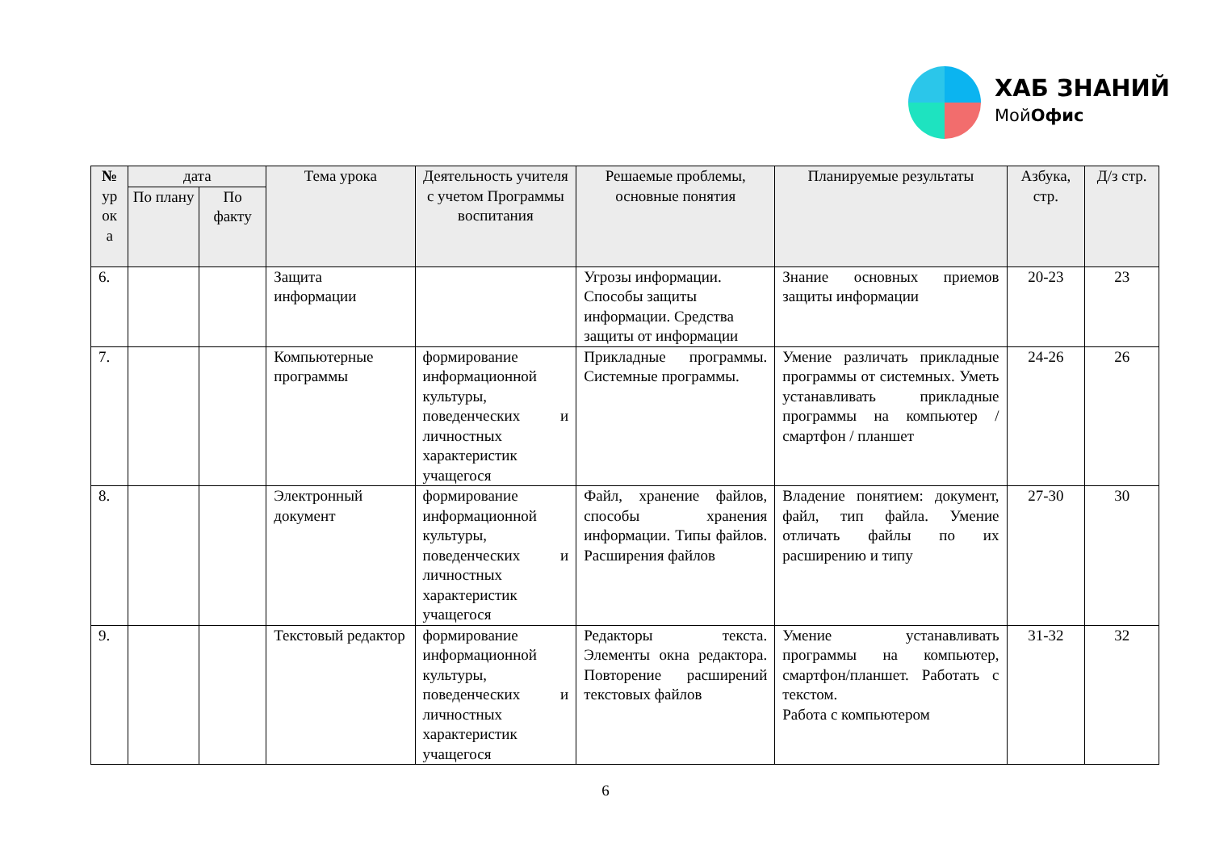ХАБ ЗНАНИЙ
МойОфис
| № ур ок а | дата | | Тема урока | Деятельность учителя с учетом Программы воспитания | Решаемые проблемы, основные понятия | Планируемые результаты | Азбука, стр. | Д/з стр. |
| --- | --- | --- | --- | --- | --- | --- | --- | --- |
| | По плану | По факту | | | | | | |
| 6. | | | Защита информации | | Угрозы информации. Способы защиты информации. Средства защиты от информации | Знание основных приемов защиты информации | 20-23 | 23 |
| 7. | | | Компьютерные программы | формирование информационной культуры, поведенческих и личностных характеристик учащегося | Прикладные программы. Системные программы. | Умение различать прикладные программы от системных. Уметь устанавливать прикладные программы на компьютер / смартфон / планшет | 24-26 | 26 |
| 8. | | | Электронный документ | формирование информационной культуры, поведенческих и личностных характеристик учащегося | Файл, хранение файлов, способы хранения информации. Типы файлов. Расширения файлов | Владение понятием: документ, файл, тип файла. Умение отличать файлы по их расширению и типу | 27-30 | 30 |
| 9. | | | Текстовый редактор | формирование информационной культуры, поведенческих и личностных характеристик учащегося | Редакторы текста. Элементы окна редактора. Повторение расширений текстовых файлов | Умение устанавливать программы на компьютер, смартфон/планшет. Работать с текстом. Работа с компьютером | 31-32 | 32 |
6